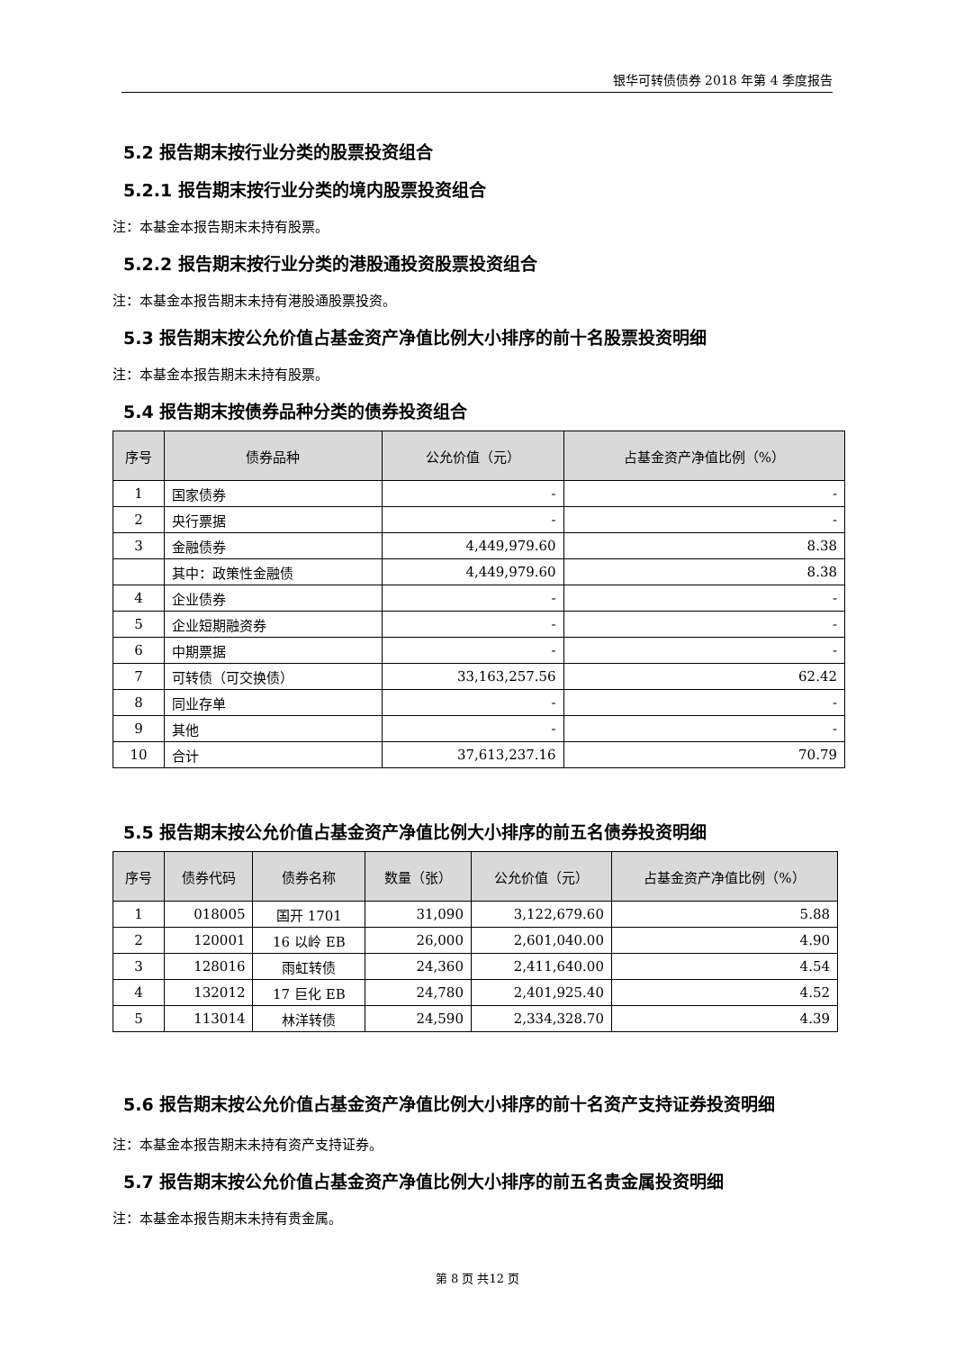银华可转债债券 2018 年第 4 季度报告
5.2 报告期末按行业分类的股票投资组合
5.2.1 报告期末按行业分类的境内股票投资组合
注：本基金本报告期末未持有股票。
5.2.2 报告期末按行业分类的港股通投资股票投资组合
注：本基金本报告期末未持有港股通股票投资。
5.3 报告期末按公允价值占基金资产净值比例大小排序的前十名股票投资明细
注：本基金本报告期末未持有股票。
5.4 报告期末按债券品种分类的债券投资组合
| 序号 | 债券品种 | 公允价值（元） | 占基金资产净值比例（%） |
| --- | --- | --- | --- |
| 1 | 国家债券 | - | - |
| 2 | 央行票据 | - | - |
| 3 | 金融债券 | 4,449,979.60 | 8.38 |
| | 其中：政策性金融债 | 4,449,979.60 | 8.38 |
| 4 | 企业债券 | - | - |
| 5 | 企业短期融资券 | - | - |
| 6 | 中期票据 | - | - |
| 7 | 可转债（可交换债） | 33,163,257.56 | 62.42 |
| 8 | 同业存单 | - | - |
| 9 | 其他 | - | - |
| 10 | 合计 | 37,613,237.16 | 70.79 |
5.5 报告期末按公允价值占基金资产净值比例大小排序的前五名债券投资明细
| 序号 | 债券代码 | 债券名称 | 数量（张） | 公允价值（元） | 占基金资产净值比例（%） |
| --- | --- | --- | --- | --- | --- |
| 1 | 018005 | 国开 1701 | 31,090 | 3,122,679.60 | 5.88 |
| 2 | 120001 | 16 以岭 EB | 26,000 | 2,601,040.00 | 4.90 |
| 3 | 128016 | 雨虹转债 | 24,360 | 2,411,640.00 | 4.54 |
| 4 | 132012 | 17 巨化 EB | 24,780 | 2,401,925.40 | 4.52 |
| 5 | 113014 | 林洋转债 | 24,590 | 2,334,328.70 | 4.39 |
5.6 报告期末按公允价值占基金资产净值比例大小排序的前十名资产支持证券投资明细
注：本基金本报告期末未持有资产支持证券。
5.7 报告期末按公允价值占基金资产净值比例大小排序的前五名贵金属投资明细
注：本基金本报告期末未持有贵金属。
第 8 页 共12 页